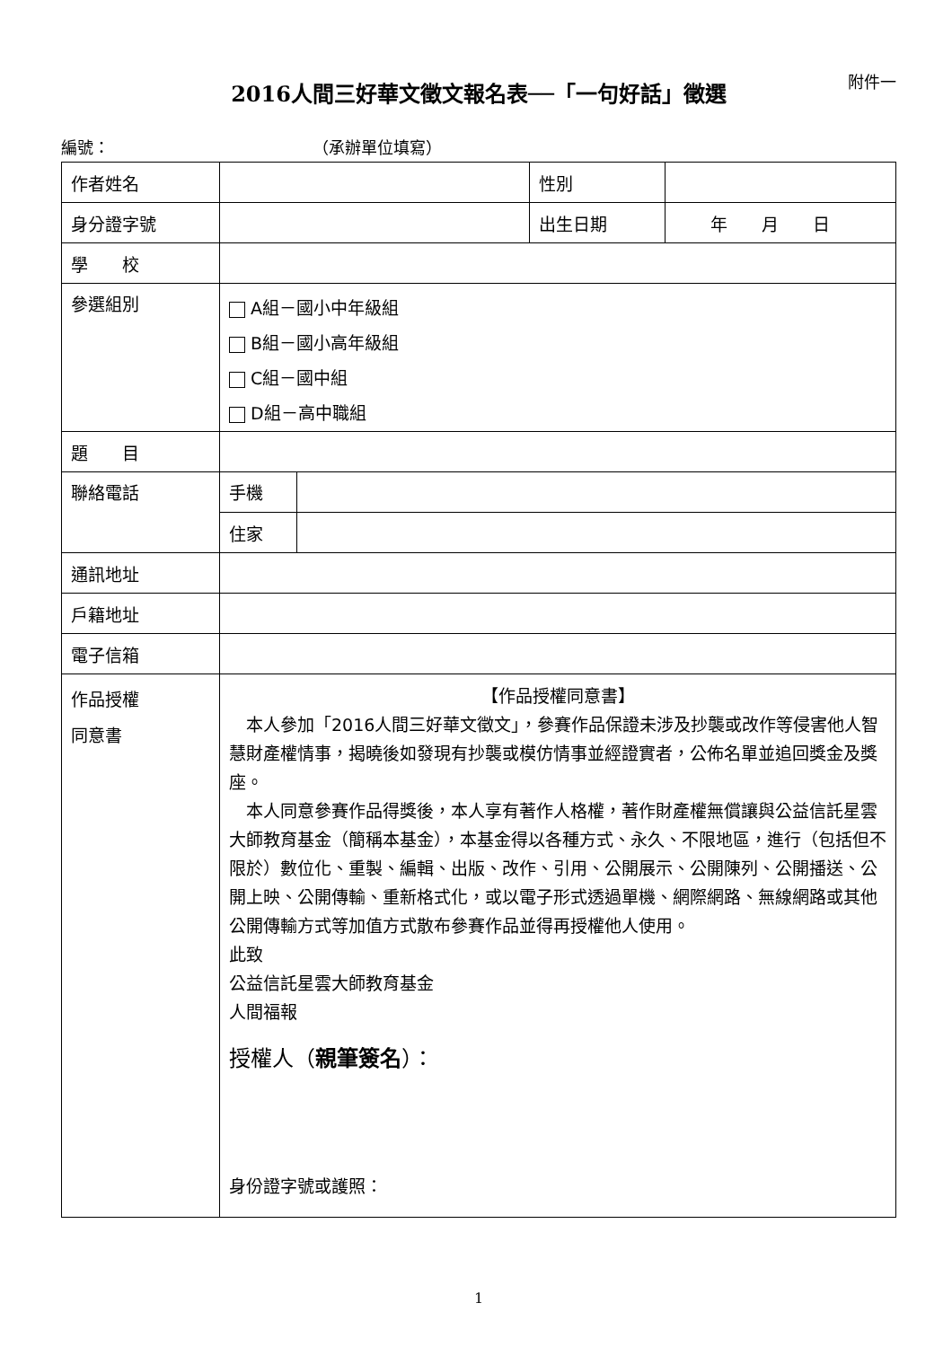2016人間三好華文徵文報名表──「一句好話」徵選 附件一
編號： （承辦單位填寫）
| 作者姓名 | | | 性別 | |
| 身分證字號 | | | 出生日期 | 年 月 日 |
| 學 校 | | | | |
| 參選組別 | A組－國小中年級組 B組－國小高年級組 C組－國中組 D組－高中職組 | | | |
| 題 目 | | | | |
| 聯絡電話 | 手機 | | | |
| | 住家 | | | |
| 通訊地址 | | | | |
| 戶籍地址 | | | | |
| 電子信箱 | | | | |
| 作品授權 同意書 | 【作品授權同意書】 本人參加「2016人間三好華文徵文」，參賽作品保證未涉及抄襲或改作等侵害他人智慧財產權情事，揭曉後如發現有抄襲或模仿情事並經證實者，公佈名單並追回獎金及獎座。 本人同意參賽作品得獎後，本人享有著作人格權，著作財產權無償讓與公益信託星雲大師教育基金（簡稱本基金），本基金得以各種方式、永久、不限地區，進行（包括但不限於）數位化、重製、編輯、出版、改作、引用、公開展示、公開陳列、公開播送、公開上映、公開傳輸、重新格式化，或以電子形式透過單機、網際網路、無線網路或其他公開傳輸方式等加值方式散布參賽作品並得再授權他人使用。 此致 公益信託星雲大師教育基金 人間福報 授權人（ 親筆簽名 ）： 身份證字號或護照： | | | |
1